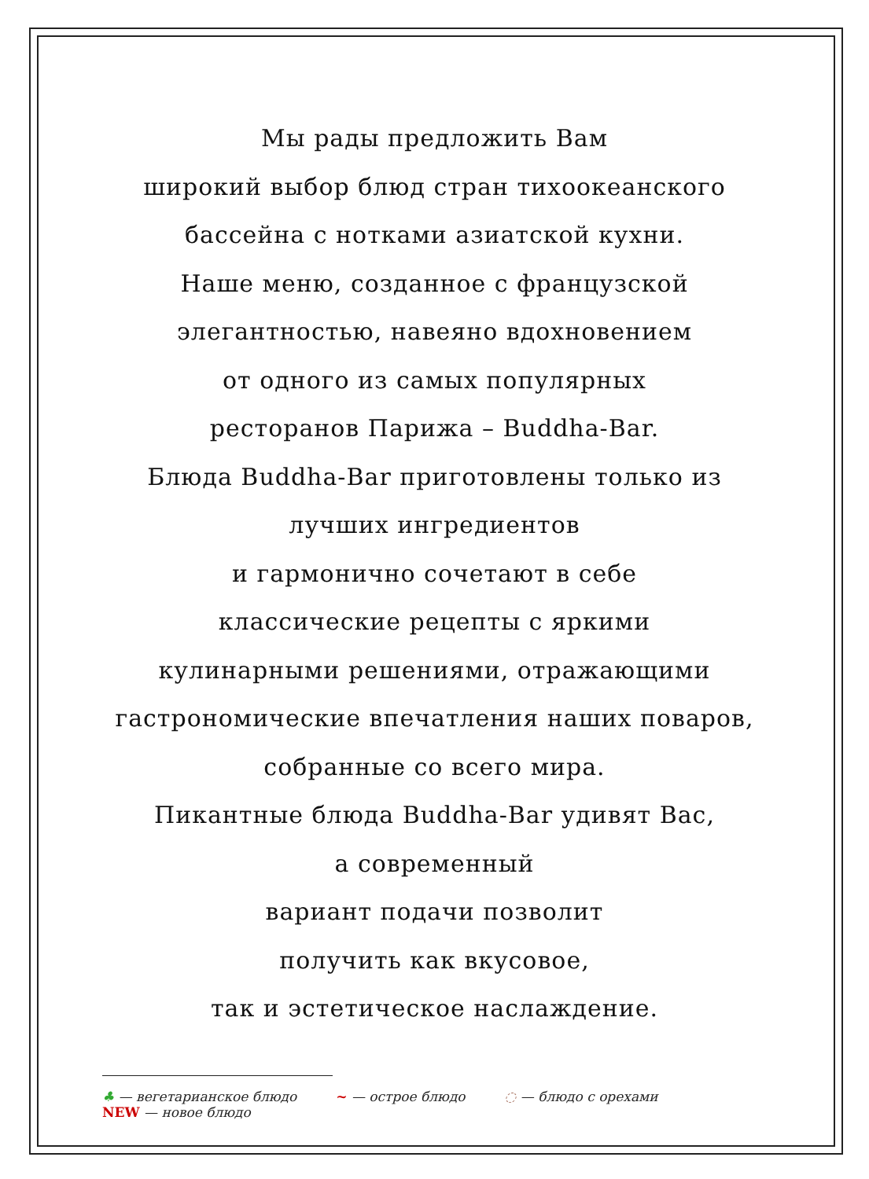Мы рады предложить Вам
широкий выбор блюд стран тихоокеанского
бассейна с нотками азиатской кухни.
Наше меню, созданное с французской
элегантностью, навеяно вдохновением
от одного из самых популярных
ресторанов Парижа – Buddha-Bar.
Блюда Buddha-Bar приготовлены только из
лучших ингредиентов
и гармонично сочетают в себе
классические рецепты с яркими
кулинарными решениями, отражающими
гастрономические впечатления наших поваров,
собранные со всего мира.
Пикантные блюда Buddha-Bar удивят Вас,
а современный
вариант подачи позволит
получить как вкусовое,
так и эстетическое наслаждение.
♣ — вегетарианское блюдо ~ — острое блюдо ◌ — блюдо с орехами
NEW — новое блюдо